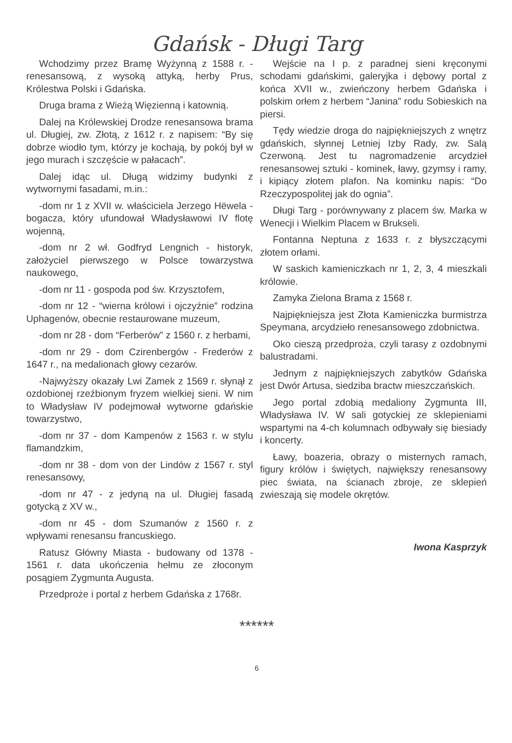Gdańsk - Długi Targ
Wchodzimy przez Bramę Wyżynną z 1588 r. - renesansową, z wysoką attyką, herby Prus, Królestwa Polski i Gdańska.
Druga brama z Wieżą Więzienną i katownią.
Dalej na Królewskiej Drodze renesansowa brama ul. Długiej, zw. Złotą, z 1612 r. z napisem: “By się dobrze wiodło tym, którzy je kochają, by pokój był w jego murach i szczęście w pałacach”.
Dalej idąc ul. Długą widzimy budynki z wytwornymi fasadami, m.in.:
-dom nr 1 z XVII w. właściciela Jerzego Hëwela - bogacza, który ufundował Władysławowi IV flotę wojenną,
-dom nr 2 wł. Godfryd Lengnich - historyk, założyciel pierwszego w Polsce towarzystwa naukowego,
-dom nr 11 - gospoda pod św. Krzysztofem,
-dom nr 12 - “wierna królowi i ojczyźnie” rodzina Uphagenów, obecnie restaurowane muzeum,
-dom nr 28 - dom “Ferberów” z 1560 r. z herbami,
-dom nr 29 - dom Czirenbergów - Frederów z 1647 r., na medalionach głowy cezarów.
-Najwyższy okazały Lwi Zamek z 1569 r. słynął z ozdobionej rzeźbionym fryzem wielkiej sieni. W nim to Władysław IV podejmował wytworne gdańskie towarzystwo,
-dom nr 37 - dom Kampenów z 1563 r. w stylu flamandzkim,
-dom nr 38 - dom von der Lindów z 1567 r. styl renesansowy,
-dom nr 47 - z jedyną na ul. Długiej fasadą gotycką z XV w.,
-dom nr 45 - dom Szumanów z 1560 r. z wpływami renesansu francuskiego.
Ratusz Główny Miasta - budowany od 1378 - 1561 r. data ukończenia hełmu ze złoconym posągiem Zygmunta Augusta.
Przedproże i portal z herbem Gdańska z 1768r.
Wejście na I p. z paradnej sieni kręconymi schodami gdańskimi, galeryjka i dębowy portal z końca XVII w., zwieńczony herbem Gdańska i polskim orłem z herbem “Janina” rodu Sobieskich na piersi.
Tędy wiedzie droga do najpiękniejszych z wnętrz gdańskich, słynnej Letniej Izby Rady, zw. Salą Czerwoną. Jest tu nagromadzenie arcydzieł renesansowej sztuki - kominek, ławy, gzymsy i ramy, i kipiący złotem plafon. Na kominku napis: “Do Rzeczypospolitej jak do ognia”.
Długi Targ - porównywany z placem św. Marka w Wenecji i Wielkim Placem w Brukseli.
Fontanna Neptuna z 1633 r. z błyszczącymi złotem orłami.
W saskich kamieniczkach nr 1, 2, 3, 4 mieszkali królowie.
Zamyka Zielona Brama z 1568 r.
Najpiękniejsza jest Złota Kamieniczka burmistrza Speymana, arcydzieło renesansowego zdobnictwa.
Oko cieszą przedproża, czyli tarasy z ozdobnymi balustradami.
Jednym z najpiękniejszych zabytków Gdańska jest Dwór Artusa, siedziba bractw mieszczańskich.
Jego portal zdobią medaliony Zygmunta III, Władysława IV. W sali gotyckiej ze sklepieniami wspartymi na 4-ch kolumnach odbywały się biesiady i koncerty.
Ławy, boazeria, obrazy o misternych ramach, figury królów i świętych, największy renesansowy piec świata, na ścianach zbroje, ze sklepień zwieszają się modele okrętów.
Iwona Kasprzyk
******
6